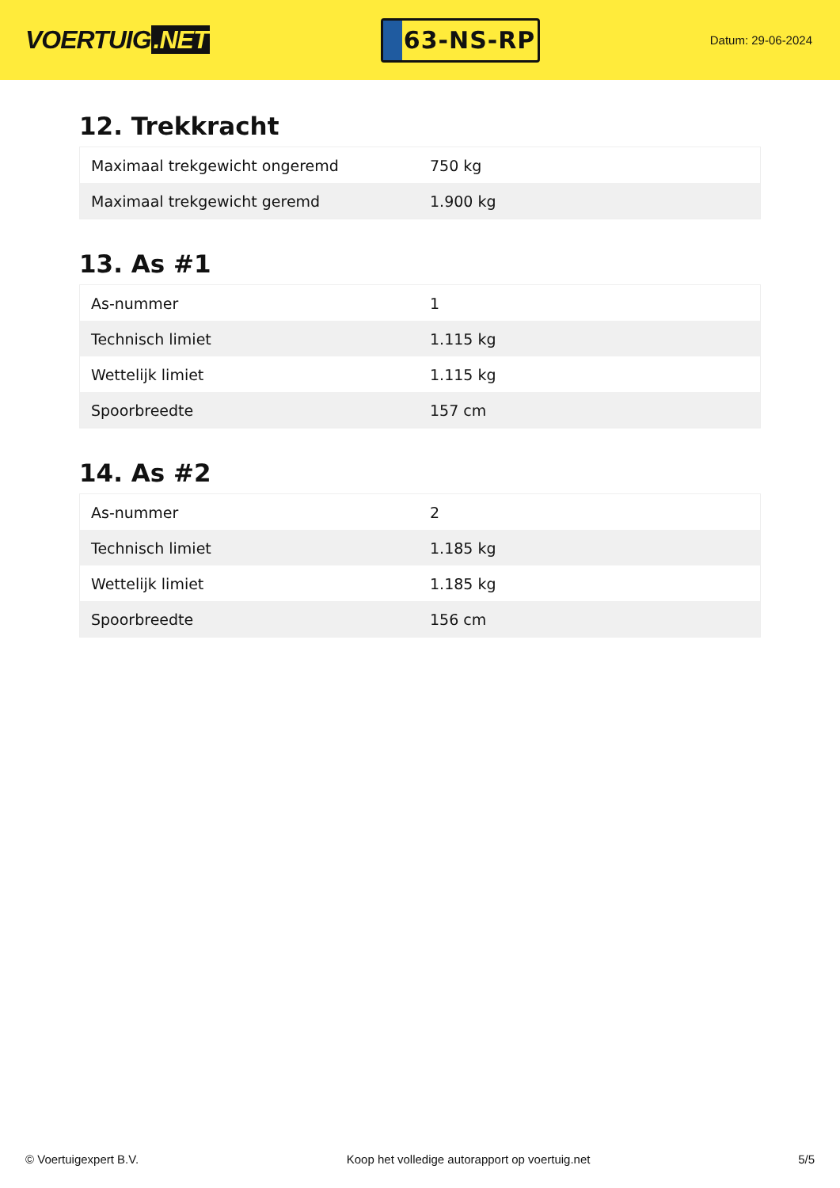VOERTUIG.NET
63-NS-RP
Datum: 29-06-2024
12. Trekkracht
| Maximaal trekgewicht ongeremd | 750 kg |
| Maximaal trekgewicht geremd | 1.900 kg |
13. As #1
| As-nummer | 1 |
| Technisch limiet | 1.115 kg |
| Wettelijk limiet | 1.115 kg |
| Spoorbreedte | 157 cm |
14. As #2
| As-nummer | 2 |
| Technisch limiet | 1.185 kg |
| Wettelijk limiet | 1.185 kg |
| Spoorbreedte | 156 cm |
© Voertuigexpert B.V. Koop het volledige autorapport op voertuig.net 5/5